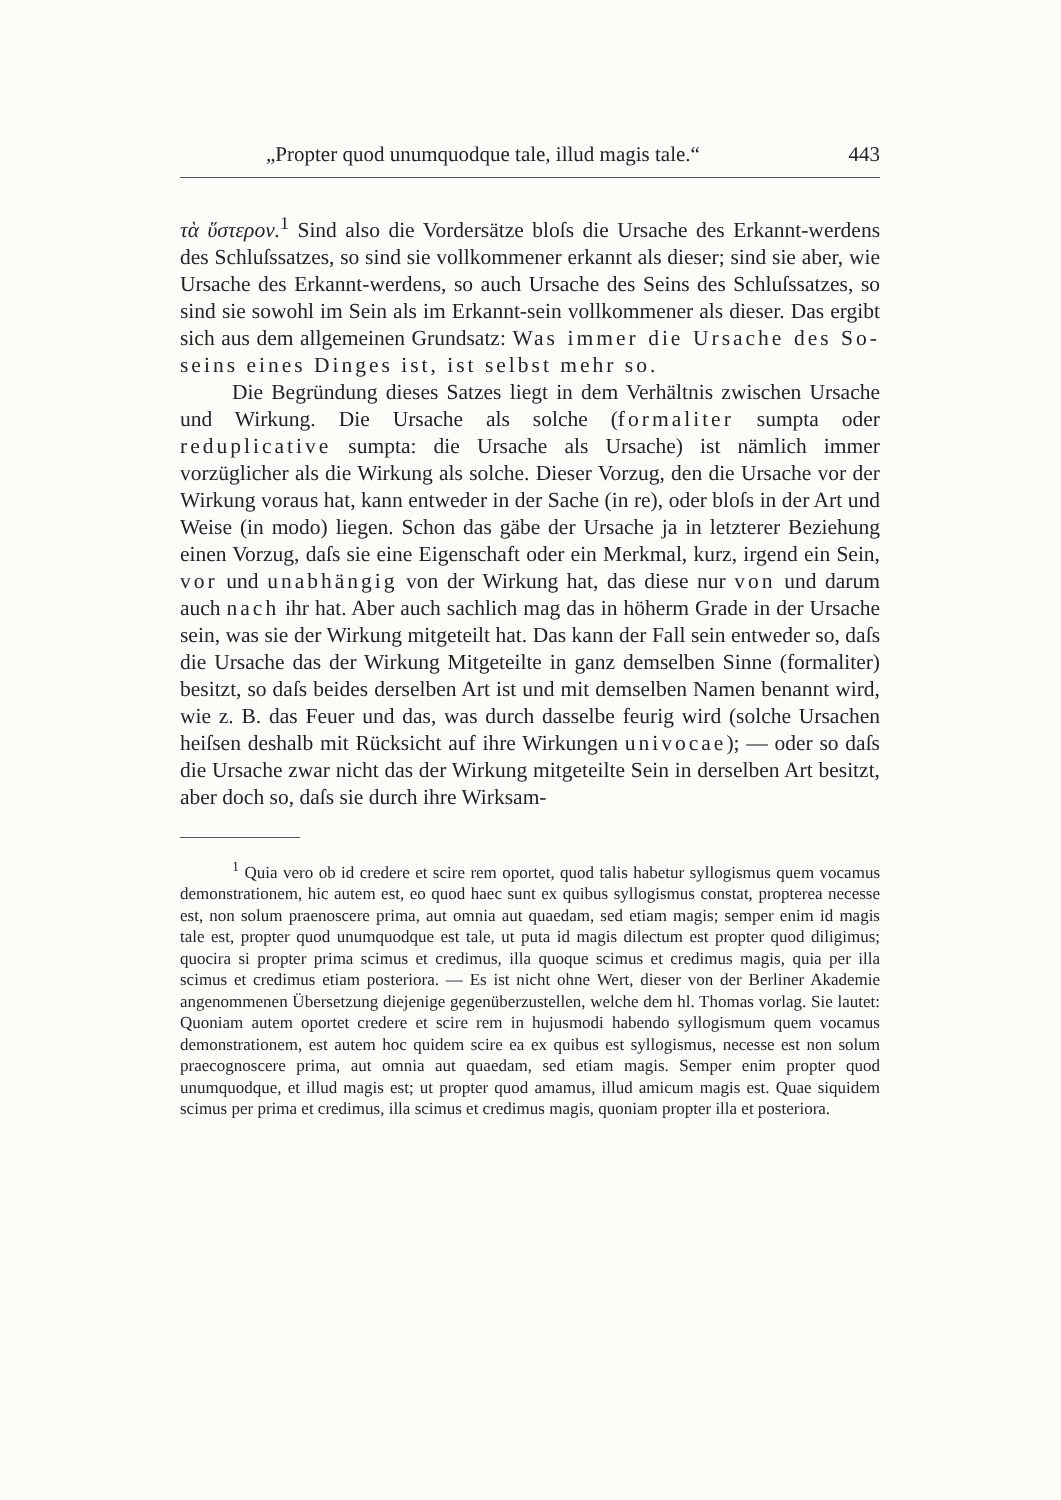„Propter quod unumquodque tale, illud magis tale.“443
τὰ ὕστερον.<sup>1</sup> Sind also die Vordersätze bloſs die Ursache des Erkannt-werdens des Schluſssatzes, so sind sie vollkommener erkannt als dieser; sind sie aber, wie Ursache des Erkannt-werdens, so auch Ursache des Seins des Schluſssatzes, so sind sie sowohl im Sein als im Erkannt-sein vollkommener als dieser. Das ergibt sich aus dem allgemeinen Grundsatz: Was immer die Ursache des So-seins eines Dinges ist, ist selbst mehr so.
Die Begründung dieses Satzes liegt in dem Verhältnis zwischen Ursache und Wirkung. Die Ursache als solche (formaliter sumpta oder reduplicative sumpta: die Ursache als Ursache) ist nämlich immer vorzüglicher als die Wirkung als solche. Dieser Vorzug, den die Ursache vor der Wirkung voraus hat, kann entweder in der Sache (in re), oder bloſs in der Art und Weise (in modo) liegen. Schon das gäbe der Ursache ja in letzterer Beziehung einen Vorzug, daſs sie eine Eigenschaft oder ein Merkmal, kurz, irgend ein Sein, vor und unabhängig von der Wirkung hat, das diese nur von und darum auch nach ihr hat. Aber auch sachlich mag das in höherm Grade in der Ursache sein, was sie der Wirkung mitgeteilt hat. Das kann der Fall sein entweder so, daſs die Ursache das der Wirkung Mitgeteilte in ganz demselben Sinne (formaliter) besitzt, so daſs beides derselben Art ist und mit demselben Namen benannt wird, wie z. B. das Feuer und das, was durch dasselbe feurig wird (solche Ursachen heiſsen deshalb mit Rücksicht auf ihre Wirkungen univocae); — oder so daſs die Ursache zwar nicht das der Wirkung mitgeteilte Sein in derselben Art besitzt, aber doch so, daſs sie durch ihre Wirksam-
<sup>1</sup> Quia vero ob id credere et scire rem oportet, quod talis habetur syllogismus quem vocamus demonstrationem, hic autem est, eo quod haec sunt ex quibus syllogismus constat, propterea necesse est, non solum praenoscere prima, aut omnia aut quaedam, sed etiam magis; semper enim id magis tale est, propter quod unumquodque est tale, ut puta id magis dilectum est propter quod diligimus; quocira si propter prima scimus et credimus, illa quoque scimus et credimus magis, quia per illa scimus et credimus etiam posteriora. — Es ist nicht ohne Wert, dieser von der Berliner Akademie angenommenen Übersetzung diejenige gegenüberzustellen, welche dem hl. Thomas vorlag. Sie lautet: Quoniam autem oportet credere et scire rem in hujusmodi habendo syllogismum quem vocamus demonstrationem, est autem hoc quidem scire ea ex quibus est syllogismus, necesse est non solum praecognoscere prima, aut omnia aut quaedam, sed etiam magis. Semper enim propter quod unumquodque, et illud magis est; ut propter quod amamus, illud amicum magis est. Quae siquidem scimus per prima et credimus, illa scimus et credimus magis, quoniam propter illa et posteriora.